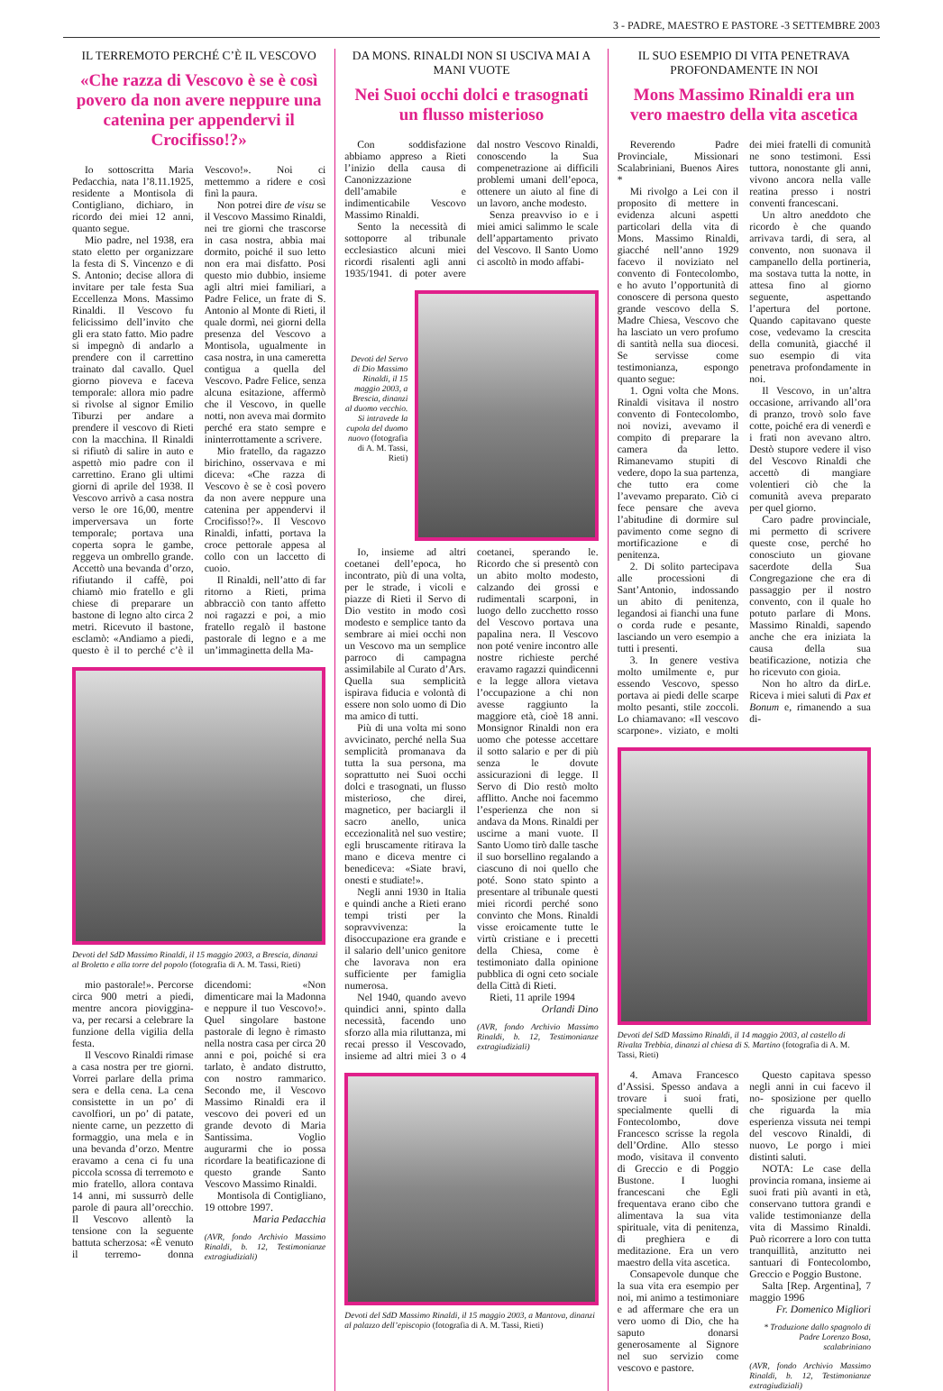3 - PADRE, MAESTRO E PASTORE -3 SETTEMBRE 2003
IL TERREMOTO PERCHÉ C’È IL VESCOVO
«Che razza di Vescovo è se è così povero da non avere neppure una catenina per appendervi il Crocifisso!?»
Io sottoscritta Maria Pedacchia, nata l’8.11.1925, residente a Montisola di Contigliano, dichiaro, in ricordo dei miei 12 anni, quanto segue.
Mio padre, nel 1938, era stato eletto per organizzare la festa di S. Vincenzo e di S. Antonio; decise allora di invitare per tale festa Sua Eccellenza Mons. Massimo Rinaldi. Il Vescovo fu felicissimo dell’invito che gli era stato fatto. Mio padre si impegnò di andarlo a prendere con il carrettino trainato dal cavallo. Quel giorno pioveva e faceva temporale: allora mio padre si rivolse al signor Emilio Tiburzi per andare a prendere il vescovo di Rieti con la macchina. Il Rinaldi si rifiutò di salire in auto e aspettò mio padre con il carrettino. Erano gli ultimi giorni di aprile del 1938. Il Vescovo arrivò a casa nostra verso le ore 16,00, mentre imperversava un forte temporale; portava una coperta sopra le gambe, reggeva un ombrello grande. Accettò una bevanda d’orzo, rifiutando il caffè, poi chiamò mio fratello e gli chiese di preparare un bastone di legno alto circa 2 metri. Ricevuto il bastone, esclamò: «Andiamo a piedi, questo è il to perché c’è il Vescovo!». Noi ci mettemmo a ridere e così finì la paura.
Non potrei dire de visu se il Vescovo Massimo Rinaldi, nei tre giorni che trascorse in casa nostra, abbia mai dormito, poiché il suo letto non era mai disfatto. Posi questo mio dubbio, insieme agli altri miei familiari, a Padre Felice, un frate di S. Antonio al Monte di Rieti, il quale dormì, nei giorni della presenza del Vescovo a Montisola, ugualmente in casa nostra, in una cameretta contigua a quella del Vescovo. Padre Felice, senza alcuna esitazione, affermò che il Vescovo, in quelle notti, non aveva mai dormito perché era stato sempre e ininterrottamente a scrivere.
Mio fratello, da ragazzo birichino, osservava e mi diceva: «Che razza di Vescovo è se è così povero da non avere neppure una catenina per appendervi il Crocifisso!?». Il Vescovo Rinaldi, infatti, portava la croce pettorale appesa al collo con un laccetto di cuoio.
Il Rinaldi, nell’atto di far ritorno a Rieti, prima abbracciò con tanto affetto noi ragazzi e poi, a mio fratello regalò il bastone pastorale di legno e a me un’immaginetta della Ma-
Devoti del SdD Massimo Rinaldi, il 15 maggio 2003, a Brescia, dinanzi al Broletto e alla torre del popolo (fotografia di A. M. Tassi, Rieti)
mio pastorale!». Percorse circa 900 metri a piedi, mentre ancora pioviggina-va, per recarsi a celebrare la funzione della vigilia della festa.
Il Vescovo Rinaldi rimase a casa nostra per tre giorni. Vorrei parlare della prima sera e della cena. La cena consistette in un po’ di cavolfiori, un po’ di patate, niente carne, un pezzetto di formaggio, una mela e in una bevanda d’orzo. Mentre eravamo a cena ci fu una piccola scossa di terremoto e mio fratello, allora contava 14 anni, mi sussurrò delle parole di paura all’orecchio. Il Vescovo allentò la tensione con la seguente battuta scherzosa: «È venuto il terremo- donna dicendomi: «Non dimenticare mai la Madonna e neppure il tuo Vescovo!». Quel singolare bastone pastorale di legno è rimasto nella nostra casa per circa 20 anni e poi, poiché si era tarlato, è andato distrutto, con nostro rammarico. Secondo me, il Vescovo Massimo Rinaldi era il vescovo dei poveri ed un grande devoto di Maria Santissima. Voglio augurarmi che io possa ricordare la beatificazione di questo grande Santo Vescovo Massimo Rinaldi.
Montisola di Contigliano, 19 ottobre 1997.
Maria Pedacchia
(AVR, fondo Archivio Massimo Rinaldi, b. 12, Testimonianze extragiudiziali)
DA MONS. RINALDI NON SI USCIVA MAI A MANI VUOTE
Nei Suoi occhi dolci e trasognati un flusso misterioso
Con soddisfazione abbiamo appreso a Rieti l’inizio della causa di Canonizzazione dell’amabile e indimenticabile Vescovo Massimo Rinaldi.
Sento la necessità di sottoporre al tribunale ecclesiastico alcuni miei ricordi risalenti agli anni 1935/1941. di poter avere dal nostro Vescovo Rinaldi, conoscendo la Sua compenetrazione ai difficili problemi umani dell’epoca, ottenere un aiuto al fine di un lavoro, anche modesto.
Senza preavviso io e i miei amici salimmo le scale dell’appartamento privato del Vescovo. Il Santo Uomo ci ascoltò in modo affabi-
Devoti del Servo di Dio Massimo Rinaldi, il 15 maggio 2003, a Brescia, dinanzi al duomo vecchio. Si intravede la cupola del duomo nuovo (fotografia di A. M. Tassi, Rieti)
Io, insieme ad altri coetanei dell’epoca, ho incontrato, più di una volta, per le strade, i vicoli e piazze di Rieti il Servo di Dio vestito in modo così modesto e semplice tanto da sembrare ai miei occhi non un Vescovo ma un semplice parroco di campagna assimilabile al Curato d’Ars. Quella sua semplicità ispirava fiducia e volontà di essere non solo uomo di Dio ma amico di tutti.
Più di una volta mi sono avvicinato, perché nella Sua semplicità promanava da tutta la sua persona, ma soprattutto nei Suoi occhi dolci e trasognati, un flusso misterioso, che direi, magnetico, per baciargli il sacro anello, unica eccezionalità nel suo vestire; egli bruscamente ritirava la mano e diceva mentre ci benediceva: «Siate bravi, onesti e studiate!».
Negli anni 1930 in Italia e quindi anche a Rieti erano tempi tristi per la sopravvivenza: la disoccupazione era grande e il salario dell’unico genitore che lavorava non era sufficiente per famiglia numerosa.
Nel 1940, quando avevo quindici anni, spinto dalla necessità, facendo uno sforzo alla mia riluttanza, mi recai presso il Vescovado, insieme ad altri miei 3 o 4 coetanei, sperando le. Ricordo che si presentò con un abito molto modesto, calzando dei grossi e rudimentali scarponi, in luogo dello zucchetto rosso del Vescovo portava una papalina nera. Il Vescovo non poté venire incontro alle nostre richieste perché eravamo ragazzi quindicenni e la legge allora vietava l’occupazione a chi non avesse raggiunto la maggiore età, cioè 18 anni. Monsignor Rinaldi non era uomo che potesse accettare il sotto salario e per di più senza le dovute assicurazioni di legge. Il Servo di Dio restò molto afflitto. Anche noi facemmo l’esperienza che non si andava da Mons. Rinaldi per uscirne a mani vuote. Il Santo Uomo tirò dalle tasche il suo borsellino regalando a ciascuno di noi quello che poté. Sono stato spinto a presentare al tribunale questi miei ricordi perché sono convinto che Mons. Rinaldi visse eroicamente tutte le virtù cristiane e i precetti della Chiesa, come è testimoniato dalla opinione pubblica di ogni ceto sociale della Città di Rieti.
Rieti, 11 aprile 1994
Orlandi Dino
(AVR, fondo Archivio Massimo Rinaldi, b. 12, Testimonianze extragiudiziali)
Devoti del SdD Massimo Rinaldi, il 15 maggio 2003, a Mantova, dinanzi al palazzo dell’episcopio (fotografia di A. M. Tassi, Rieti)
IL SUO ESEMPIO DI VITA PENETRAVA PROFONDAMENTE IN NOI
Mons Massimo Rinaldi era un vero maestro della vita ascetica
Reverendo Padre Provinciale, Missionari Scalabriniani, Buenos Aires *
Mi rivolgo a Lei con il proposito di mettere in evidenza alcuni aspetti particolari della vita di Mons. Massimo Rinaldi, giacché nell’anno 1929 facevo il noviziato nel convento di Fontecolombo, e ho avuto l’opportunità di conoscere di persona questo grande vescovo della S. Madre Chiesa, Vescovo che ha lasciato un vero profumo di santità nella sua diocesi. Se servisse come testimonianza, espongo quanto segue:
1. Ogni volta che Mons. Rinaldi visitava il nostro convento di Fontecolombo, noi novizi, avevamo il compito di preparare la camera da letto. Rimanevamo stupiti di vedere, dopo la sua partenza, che tutto era come l’avevamo preparato. Ciò ci fece pensare che aveva l’abitudine di dormire sul pavimento come segno di mortificazione e di penitenza.
2. Di solito partecipava alle processioni di Sant’Antonio, indossando un abito di penitenza, legandosi ai fianchi una fune o corda rude e pesante, lasciando un vero esempio a tutti i presenti.
3. In genere vestiva molto umilmente e, pur essendo Vescovo, spesso portava ai piedi delle scarpe molto pesanti, stile zoccoli. Lo chiamavano: «Il vescovo scarpone». viziato, e molti dei miei fratelli di comunità ne sono testimoni. Essi tuttora, nonostante gli anni, vivono ancora nella valle reatina presso i nostri conventi francescani.
Un altro aneddoto che ricordo è che quando arrivava tardi, di sera, al convento, non suonava il campanello della portineria, ma sostava tutta la notte, in attesa fino al giorno seguente, aspettando l’apertura del portone. Quando capitavano queste cose, vedevamo la crescita della comunità, giacché il suo esempio di vita penetrava profondamente in noi.
Il Vescovo, in un’altra occasione, arrivando all’ora di pranzo, trovò solo fave cotte, poiché era di venerdì e i frati non avevano altro. Destò stupore vedere il viso del Vescovo Rinaldi che accettò di mangiare volentieri ciò che la comunità aveva preparato per quel giorno.
Caro padre provinciale, mi permetto di scrivere queste cose, perché ho conosciuto un giovane sacerdote della Sua Congregazione che era di passaggio per il nostro convento, con il quale ho potuto parlare di Mons. Massimo Rinaldi, sapendo anche che era iniziata la causa della sua beatificazione, notizia che ho ricevuto con gioia.
Non ho altro da dirLe. Riceva i miei saluti di Pax et Bonum e, rimanendo a sua di-
Devoti del SdD Massimo Rinaldi, il 14 maggio 2003, al castello di Rivalta Trebbia, dinanzi al chiesa di S. Martino (fotografia di A. M. Tassi, Rieti)
4. Amava Francesco d’Assisi. Spesso andava a trovare i suoi frati, specialmente quelli di Fontecolombo, dove Francesco scrisse la regola dell’Ordine. Allo stesso modo, visitava il convento di Greccio e di Poggio Bustone. I luoghi francescani che Egli frequentava erano cibo che alimentava la sua vita spirituale, vita di penitenza, di preghiera e di meditazione. Era un vero maestro della vita ascetica.
Consapevole dunque che la sua vita era esempio per noi, mi animo a testimoniare e ad affermare che era un vero uomo di Dio, che ha saputo donarsi generosamente al Signore nel suo servizio come vescovo e pastore.
Questo capitava spesso negli anni in cui facevo il no- sposizione per quello che riguarda la mia esperienza vissuta nei tempi del vescovo Rinaldi, di nuovo, Le porgo i miei distinti saluti.
NOTA: Le case della provincia romana, insieme ai suoi frati più avanti in età, conservano tuttora grandi e valide testimonianze della vita di Massimo Rinaldi. Può ricorrere a loro con tutta tranquillità, anzitutto nei santuari di Fontecolombo, Greccio e Poggio Bustone.
Salta [Rep. Argentina], 7 maggio 1996
Fr. Domenico Migliori
* Traduzione dallo spagnolo di Padre Lorenzo Bosa, scalabriniano
(AVR, fondo Archivio Massimo Rinaldi, b. 12, Testimonianze extragiudiziali)